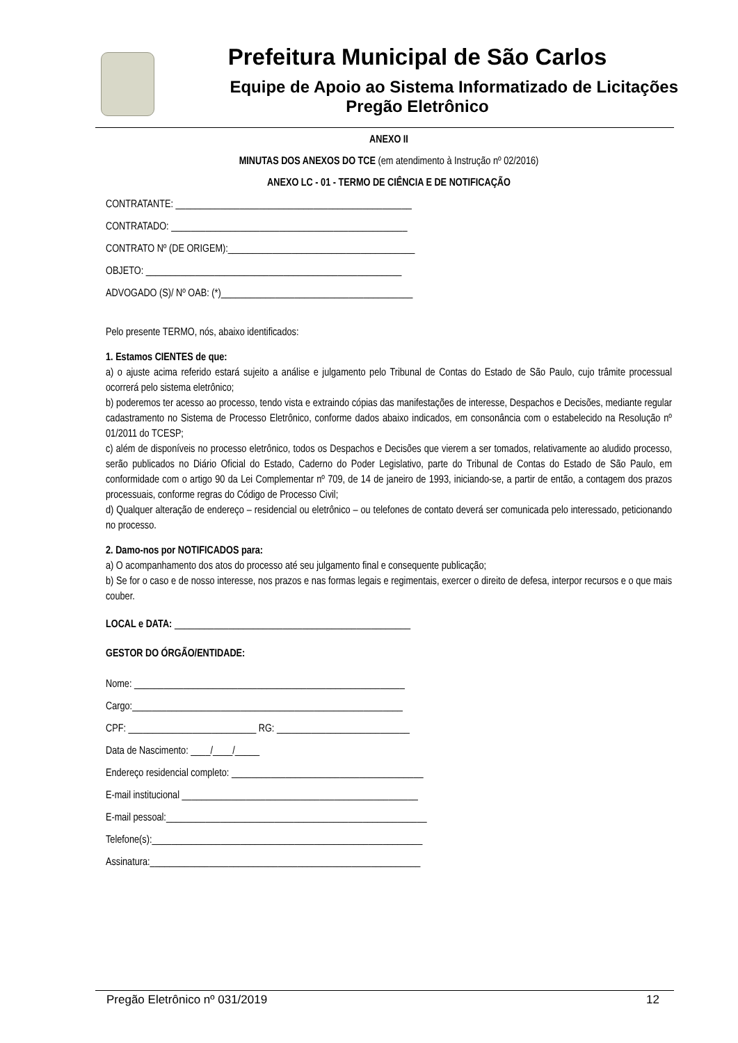Prefeitura Municipal de São Carlos
Equipe de Apoio ao Sistema Informatizado de Licitações
Pregão Eletrônico
ANEXO II
MINUTAS DOS ANEXOS DO TCE (em atendimento à Instrução nº 02/2016)
ANEXO LC - 01 - TERMO DE CIÊNCIA E DE NOTIFICAÇÃO
CONTRATANTE: ________________________________________________
CONTRATADO: ________________________________________________
CONTRATO Nº (DE ORIGEM):______________________________________
OBJETO: ____________________________________________________
ADVOGADO (S)/ Nº OAB: (*)_______________________________________
Pelo presente TERMO, nós, abaixo identificados:
1. Estamos CIENTES de que:
a) o ajuste acima referido estará sujeito a análise e julgamento pelo Tribunal de Contas do Estado de São Paulo, cujo trâmite processual ocorrerá pelo sistema eletrônico;
b) poderemos ter acesso ao processo, tendo vista e extraindo cópias das manifestações de interesse, Despachos e Decisões, mediante regular cadastramento no Sistema de Processo Eletrônico, conforme dados abaixo indicados, em consonância com o estabelecido na Resolução nº 01/2011 do TCESP;
c) além de disponíveis no processo eletrônico, todos os Despachos e Decisões que vierem a ser tomados, relativamente ao aludido processo, serão publicados no Diário Oficial do Estado, Caderno do Poder Legislativo, parte do Tribunal de Contas do Estado de São Paulo, em conformidade com o artigo 90 da Lei Complementar nº 709, de 14 de janeiro de 1993, iniciando-se, a partir de então, a contagem dos prazos processuais, conforme regras do Código de Processo Civil;
d) Qualquer alteração de endereço – residencial ou eletrônico – ou telefones de contato deverá ser comunicada pelo interessado, peticionando no processo.
2. Damo-nos por NOTIFICADOS para:
a) O acompanhamento dos atos do processo até seu julgamento final e consequente publicação;
b) Se for o caso e de nosso interesse, nos prazos e nas formas legais e regimentais, exercer o direito de defesa, interpor recursos e o que mais couber.
LOCAL e DATA: ________________________________________________
GESTOR DO ÓRGÃO/ENTIDADE:
Nome: _______________________________________________________
Cargo:_______________________________________________________
CPF: __________________________ RG: ___________________________
Data de Nascimento: ____/____/_____
Endereço residencial completo: _______________________________________
E-mail institucional ________________________________________________
E-mail pessoal:_____________________________________________________
Telefone(s):_______________________________________________________
Assinatura:_______________________________________________________
Pregão Eletrônico nº 031/2019 12